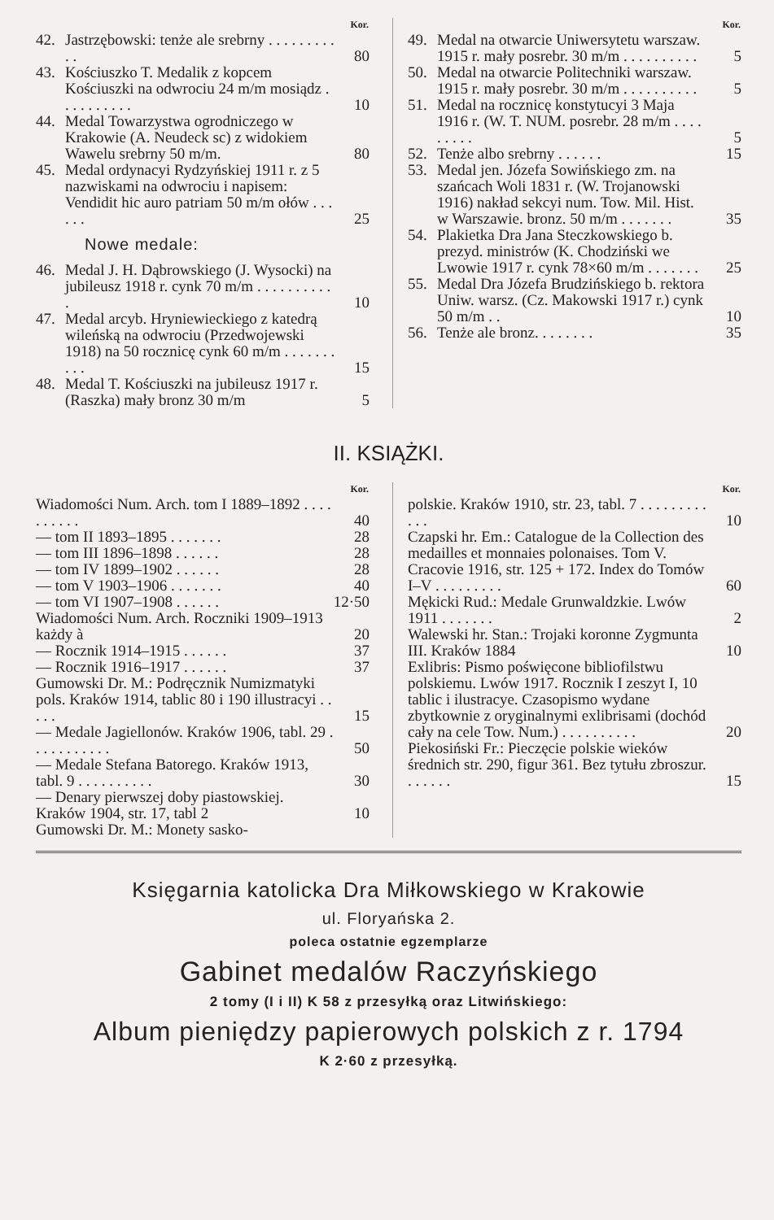| Kor. | | |
| --- | --- | --- |
| 42. | Jastrzębowski: tenże ale srebrny . . . . . . . . . . . | 80 |
| 43. | Kościuszko T. Medalik z kopcem Kościuszki na odwrociu 24 m/m mosiądz . . . . . . . . . . | 10 |
| 44. | Medal Towarzystwa ogrodniczego w Krakowie (A. Neudeck sc) z widokiem Wawelu srebrny 50 m/m. | 80 |
| 45. | Medal ordynacyi Rydzyńskiej 1911 r. z 5 nazwiskami na odwrociu i napisem: Vendidit hic auro patriam 50 m/m ołów . . . . . . | 25 |
Nowe medale:
| 46. | Medal J. H. Dąbrowskiego (J. Wysocki) na jubileusz 1918 r. cynk 70 m/m . . . . . . . . . . . | 10 |
| 47. | Medal arcyb. Hryniewieckiego z katedrą wileńską na odwrociu (Przedwojewski 1918) na 50 rocznicę cynk 60 m/m . . . . . . . . . . | 15 |
| 48. | Medal T. Kościuszki na jubileusz 1917 r. (Raszka) mały bronz 30 m/m | 5 |
| Kor. | | |
| --- | --- | --- |
| 49. | Medal na otwarcie Uniwersytetu warszaw. 1915 r. mały posrebr. 30 m/m . . . . . . . . . . | 5 |
| 50. | Medal na otwarcie Politechniki warszaw. 1915 r. mały posrebr. 30 m/m . . . . . . . . . . | 5 |
| 51. | Medal na rocznicę konstytucyi 3 Maja 1916 r. (W. T. NUM. posrebr. 28 m/m . . . . . . . . . | 5 |
| 52. | Tenże albo srebrny . . . . . . | 15 |
| 53. | Medal jen. Józefa Sowińskiego zm. na szańcach Woli 1831 r. (W. Trojanowski 1916) nakład sekcyi num. Tow. Mil. Hist. w Warszawie. bronz. 50 m/m . . . . . . . | 35 |
| 54. | Plakietka Dra Jana Steczkowskiego b. prezyd. ministrów (K. Chodziński we Lwowie 1917 r. cynk 78×60 m/m . . . . . . . | 25 |
| 55. | Medal Dra Józefa Brudzińskiego b. rektora Uniw. warsz. (Cz. Makowski 1917 r.) cynk 50 m/m . . | 10 |
| 56. | Tenże ale bronz. . . . . . . . | 35 |
II. KSIĄŻKI.
| Kor. | |
| --- | --- |
| Wiadomości Num. Arch. tom I 1889–1892 . . . . . . . . . . | 40 |
| — tom II 1893–1895 . . . . . . . | 28 |
| — tom III 1896–1898 . . . . . . | 28 |
| — tom IV 1899–1902 . . . . . . | 28 |
| — tom V 1903–1906 . . . . . . . | 40 |
| — tom VI 1907–1908 . . . . . . | 12·50 |
| Wiadomości Num. Arch. Roczniki 1909–1913 każdy à | 20 |
| — Rocznik 1914–1915 . . . . . . | 37 |
| — Rocznik 1916–1917 . . . . . . | 37 |
| Gumowski Dr. M.: Podręcznik Numizmatyki pols. Kraków 1914, tablic 80 i 190 illustracyi . . . . . | 15 |
| — Medale Jagiellonów. Kraków 1906, tabl. 29 . . . . . . . . . . . | 50 |
| — Medale Stefana Batorego. Kraków 1913, tabl. 9 . . . . . . . . . . | 30 |
| — Denary pierwszej doby piastowskiej. Kraków 1904, str. 17, tabl 2 | 10 |
| Gumowski Dr. M.: Monety sasko- | |
| Kor. | |
| --- | --- |
| polskie. Kraków 1910, str. 23, tabl. 7 . . . . . . . . . . . . | 10 |
| Czapski hr. Em.: Catalogue de la Collection des medailles et monnaies polonaises. Tom V. Cracovie 1916, str. 125 + 172. Index do Tomów I–V . . . . . . . . . | 60 |
| Mękicki Rud.: Medale Grunwaldzkie. Lwów 1911 . . . . . . . | 2 |
| Walewski hr. Stan.: Trojaki koronne Zygmunta III. Kraków 1884 | 10 |
| Exlibris: Pismo poświęcone bibliofilstwu polskiemu. Lwów 1917. Rocznik I zeszyt I, 10 tablic i ilustracye. Czasopismo wydane zbytkownie z oryginalnymi exlibrisami (dochód cały na cele Tow. Num.) . . . . . . . . . . | 20 |
| Piekosiński Fr.: Pieczęcie polskie wieków średnich str. 290, figur 361. Bez tytułu zbroszur. . . . . . . | 15 |
Księgarnia katolicka Dra Miłkowskiego w Krakowie
ul. Floryańska 2.
poleca ostatnie egzemplarze
Gabinet medalów Raczyńskiego
2 tomy (I i II) K 58 z przesyłką oraz Litwińskiego:
Album pieniędzy papierowych polskich z r. 1794
K 2·60 z przesyłką.